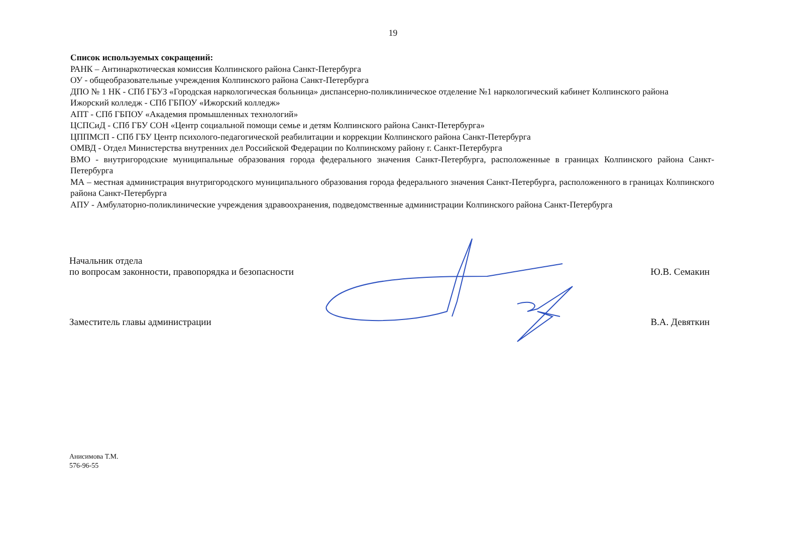19
Список используемых сокращений:
РАНК – Антинаркотическая комиссия Колпинского района Санкт-Петербурга
ОУ - общеобразовательные учреждения Колпинского района Санкт-Петербурга
ДПО № 1 НК - СПб ГБУЗ «Городская наркологическая больница» диспансерно-поликлиническое отделение №1 наркологический кабинет Колпинского района
Ижорский колледж - СПб ГБПОУ «Ижорский колледж»
АПТ - СПб ГБПОУ «Академия промышленных технологий»
ЦСПСиД - СПб ГБУ СОН «Центр социальной помощи семье и детям Колпинского района Санкт-Петербурга»
ЦППМСП - СПб ГБУ Центр психолого-педагогической реабилитации и коррекции Колпинского района Санкт-Петербурга
ОМВД - Отдел Министерства внутренних дел Российской Федерации по Колпинскому району г. Санкт-Петербурга
ВМО - внутригородские муниципальные образования города федерального значения Санкт-Петербурга, расположенные в границах Колпинского района Санкт-Петербурга
МА – местная администрация внутригородского муниципального образования города федерального значения Санкт-Петербурга, расположенного в границах Колпинского района Санкт-Петербурга
АПУ - Амбулаторно-поликлинические учреждения здравоохранения, подведомственные администрации Колпинского района Санкт-Петербурга
Начальник отдела
по вопросам законности, правопорядка и безопасности
Ю.В. Семакин
Заместитель главы администрации
В.А. Девяткин
Анисимова Т.М.
576-96-55